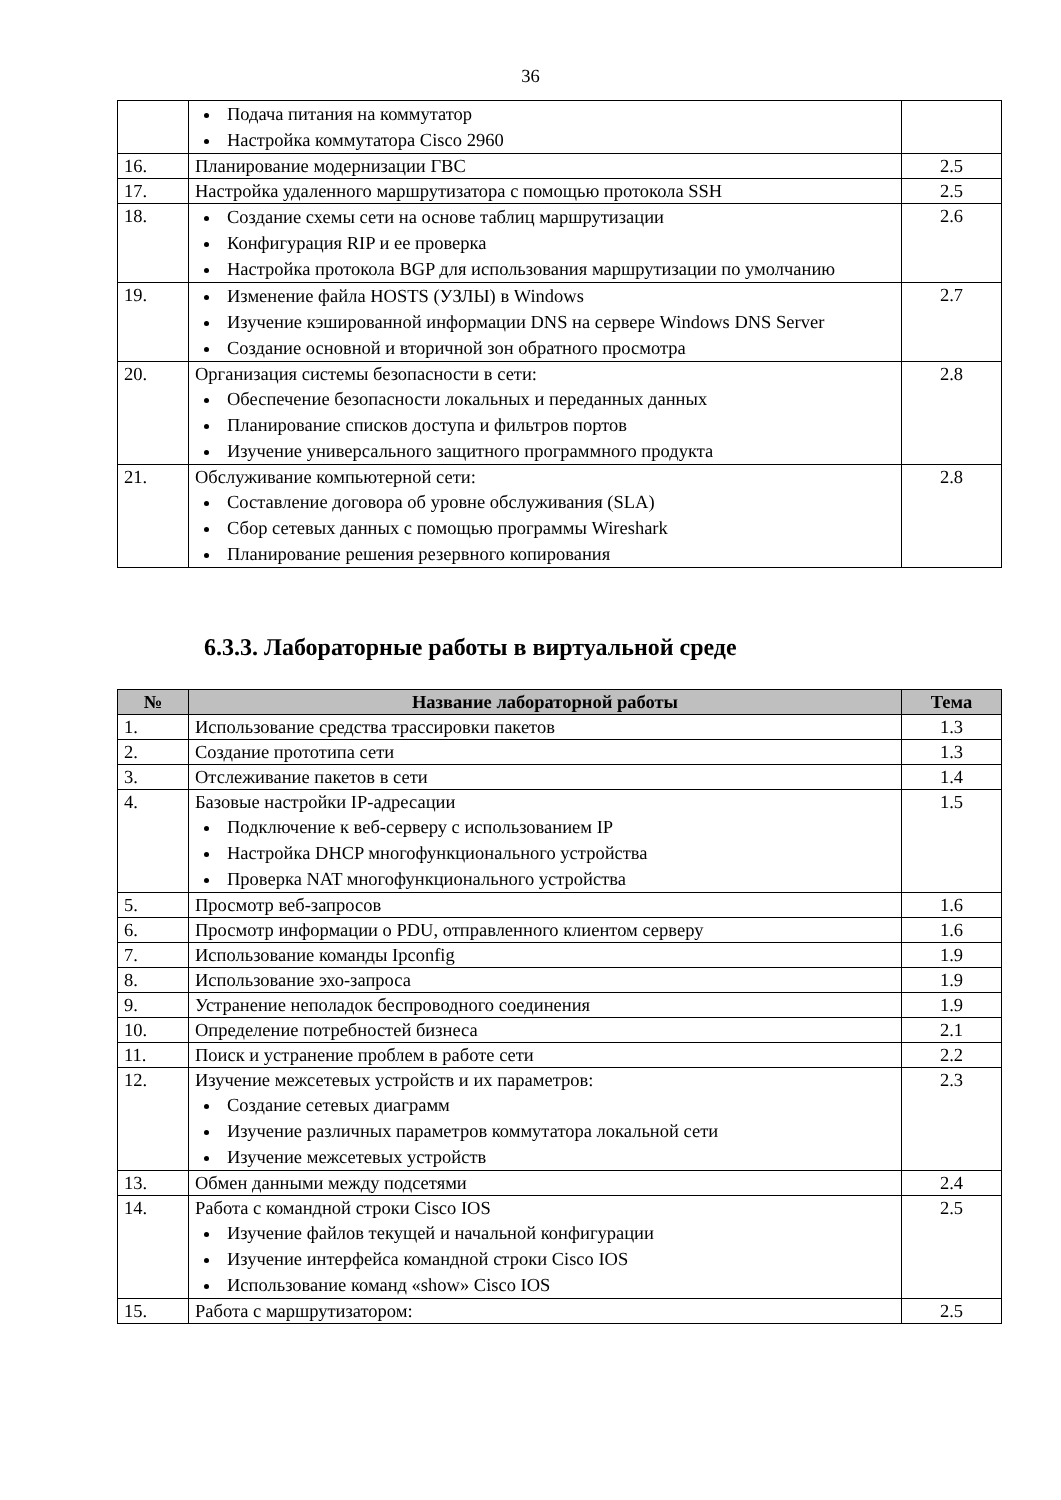36
| | Подача питания на коммутатор Настройка коммутатора Cisco 2960 | |
| 16. | Планирование модернизации ГВС | 2.5 |
| 17. | Настройка удаленного маршрутизатора с помощью протокола SSH | 2.5 |
| 18. | Создание схемы сети на основе таблиц маршрутизации Конфигурация RIP и ее проверка Настройка протокола BGP для использования маршрутизации по умолчанию | 2.6 |
| 19. | Изменение файла HOSTS (УЗЛЫ) в Windows Изучение кэшированной информации DNS на сервере Windows DNS Server Создание основной и вторичной зон обратного просмотра | 2.7 |
| 20. | Организация системы безопасности в сети: Обеспечение безопасности локальных и переданных данных Планирование списков доступа и фильтров портов Изучение универсального защитного программного продукта | 2.8 |
| 21. | Обслуживание компьютерной сети: Составление договора об уровне обслуживания (SLA) Сбор сетевых данных с помощью программы Wireshark Планирование решения резервного копирования | 2.8 |
6.3.3. Лабораторные работы в виртуальной среде
| № | Название лабораторной работы | Тема |
| --- | --- | --- |
| 1. | Использование средства трассировки пакетов | 1.3 |
| 2. | Создание прототипа сети | 1.3 |
| 3. | Отслеживание пакетов в сети | 1.4 |
| 4. | Базовые настройки IP-адресации Подключение к веб-серверу с использованием IP Настройка DHCP многофункционального устройства Проверка NAT многофункционального устройства | 1.5 |
| 5. | Просмотр веб-запросов | 1.6 |
| 6. | Просмотр информации о PDU, отправленного клиентом серверу | 1.6 |
| 7. | Использование команды Ipconfig | 1.9 |
| 8. | Использование эхо-запроса | 1.9 |
| 9. | Устранение неполадок беспроводного соединения | 1.9 |
| 10. | Определение потребностей бизнеса | 2.1 |
| 11. | Поиск и устранение проблем в работе сети | 2.2 |
| 12. | Изучение межсетевых устройств и их параметров: Создание сетевых диаграмм Изучение различных параметров коммутатора локальной сети Изучение межсетевых устройств | 2.3 |
| 13. | Обмен данными между подсетями | 2.4 |
| 14. | Работа с командной строки Cisco IOS Изучение файлов текущей и начальной конфигурации Изучение интерфейса командной строки Cisco IOS Использование команд «show» Cisco IOS | 2.5 |
| 15. | Работа с маршрутизатором: | 2.5 |